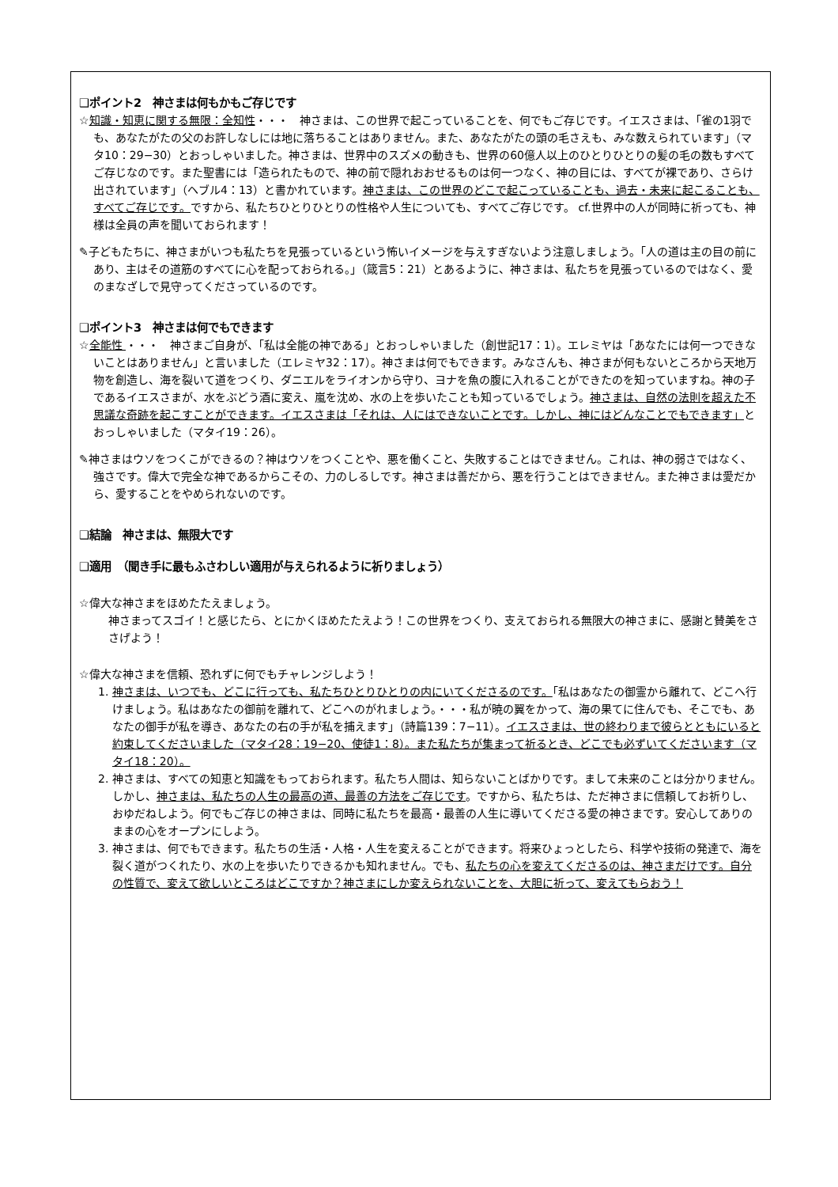❑ポイント2　神さまは何もかもご存じです
☆知識・知恵に関する無限：全知性・・・　神さまは、この世界で起こっていることを、何でもご存じです。イエスさまは、「雀の1羽でも、あなたがたの父のお許しなしには地に落ちることはありません。また、あなたがたの頭の毛さえも、みな数えられています」（マタ10：29−30）とおっしゃいました。神さまは、世界中のスズメの動きも、世界の60億人以上のひとりひとりの髪の毛の数もすべてご存じなのです。また聖書には「造られたもので、神の前で隠れおおせるものは何一つなく、神の目には、すべてが裸であり、さらけ出されています」（ヘブル4：13）と書かれています。神さまは、この世界のどこで起こっていることも、過去・未来に起こることも、すべてご存じです。ですから、私たちひとりひとりの性格や人生についても、すべてご存じです。 cf.世界中の人が同時に祈っても、神様は全員の声を聞いておられます！
✎子どもたちに、神さまがいつも私たちを見張っているという怖いイメージを与えすぎないよう注意しましょう。「人の道は主の目の前にあり、主はその道筋のすべてに心を配っておられる。」（箴言5：21）とあるように、神さまは、私たちを見張っているのではなく、愛のまなざしで見守ってくださっているのです。
❑ポイント3　神さまは何でもできます
☆全能性 ・・・　神さまご自身が、「私は全能の神である」とおっしゃいました（創世記17：1）。エレミヤは「あなたには何一つできないことはありません」と言いました（エレミヤ32：17）。神さまは何でもできます。みなさんも、神さまが何もないところから天地万物を創造し、海を裂いて道をつくり、ダニエルをライオンから守り、ヨナを魚の腹に入れることができたのを知っていますね。神の子であるイエスさまが、水をぶどう酒に変え、嵐を沈め、水の上を歩いたことも知っているでしょう。神さまは、自然の法則を超えた不思議な奇跡を起こすことができます。イエスさまは「それは、人にはできないことです。しかし、神にはどんなことでもできます」とおっしゃいました（マタイ19：26）。
✎神さまはウソをつくこができるの？神はウソをつくことや、悪を働くこと、失敗することはできません。これは、神の弱さではなく、強さです。偉大で完全な神であるからこその、力のしるしです。神さまは善だから、悪を行うことはできません。また神さまは愛だから、愛することをやめられないのです。
❑結論　神さまは、無限大です
❑適用　（聞き手に最もふさわしい適用が与えられるように祈りましょう）
☆偉大な神さまをほめたたえましょう。
神さまってスゴイ！と感じたら、とにかくほめたたえよう！この世界をつくり、支えておられる無限大の神さまに、感謝と賛美をささげよう！
☆偉大な神さまを信頼、恐れずに何でもチャレンジしよう！
1. 神さまは、いつでも、どこに行っても、私たちひとりひとりの内にいてくださるのです。「私はあなたの御霊から離れて、どこへ行けましょう。私はあなたの御前を離れて、どこへのがれましょう。・・・私が暁の翼をかって、海の果てに住んでも、そこでも、あなたの御手が私を導き、あなたの右の手が私を捕えます」（詩篇139：7−11）。イエスさまは、世の終わりまで彼らとともにいると約束してくださいました（マタイ28：19−20、使徒1：8）。また私たちが集まって祈るとき、どこでも必ずいてくださいます（マタイ18：20）。
2. 神さまは、すべての知恵と知識をもっておられます。私たち人間は、知らないことばかりです。まして未来のことは分かりません。しかし、神さまは、私たちの人生の最高の道、最善の方法をご存じです。ですから、私たちは、ただ神さまに信頼してお祈りし、おゆだねしよう。何でもご存じの神さまは、同時に私たちを最高・最善の人生に導いてくださる愛の神さまです。安心してありのままの心をオープンにしよう。
3. 神さまは、何でもできます。私たちの生活・人格・人生を変えることができます。将来ひょっとしたら、科学や技術の発達で、海を裂く道がつくれたり、水の上を歩いたりできるかも知れません。でも、私たちの心を変えてくださるのは、神さまだけです。自分の性質で、変えて欲しいところはどこですか？神さまにしか変えられないことを、大胆に祈って、変えてもらおう！